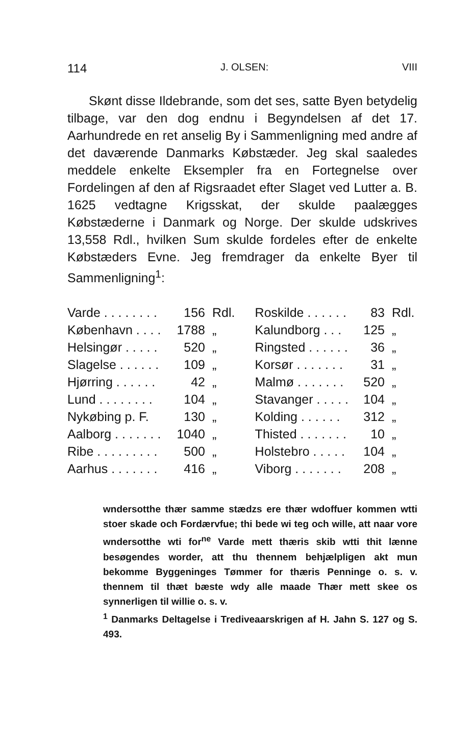114 J. OLSEN: VIII
Skønt disse Ildebrande, som det ses, satte Byen betydelig tilbage, var den dog endnu i Begyndelsen af det 17. Aarhundrede en ret anselig By i Sammenligning med andre af det daværende Danmarks Købstæder. Jeg skal saaledes meddele enkelte Eksempler fra en Fortegnelse over Fordelingen af den af Rigsraadet efter Slaget ved Lutter a. B. 1625 vedtagne Krigsskat, der skulde paalægges Købstæderne i Danmark og Norge. Der skulde udskrives 13,558 Rdl., hvilken Sum skulde fordeles efter de enkelte Købstæders Evne. Jeg fremdrager da enkelte Byer til Sammenligning<sup>1</sup>:
| Varde . . . . . . . . | 156 | Rdl. | Roskilde . . . . . . | 83 | Rdl. |
| København . . . . | 1788 | „ | Kalundborg . . . | 125 | „ |
| Helsingør . . . . . | 520 | „ | Ringsted . . . . . . | 36 | „ |
| Slagelse . . . . . . | 109 | „ | Korsør . . . . . . . | 31 | „ |
| Hjørring . . . . . . | 42 | „ | Malmø . . . . . . . | 520 | „ |
| Lund . . . . . . . . | 104 | „ | Stavanger . . . . . | 104 | „ |
| Nykøbing p. F. | 130 | „ | Kolding . . . . . . | 312 | „ |
| Aalborg . . . . . . . | 1040 | „ | Thisted . . . . . . . | 10 | „ |
| Ribe . . . . . . . . . | 500 | „ | Holstebro . . . . . | 104 | „ |
| Aarhus . . . . . . . | 416 | „ | Viborg . . . . . . . | 208 | „ |
wndersotthe thær samme stædzs ere thær wdoffuer kommen wtti stoer skade och Fordærvfue; thi bede wi teg och wille, att naar vore wndersotthe wti for<sup>ne</sup> Varde mett thæris skib wtti thit lænne besøgendes worder, att thu thennem behjælpligen akt mun bekomme Byggeninges Tømmer for thæris Penninge o. s. v. thennem til thæt bæste wdy alle maade Thær mett skee os synnerligen til willie o. s. v.
<sup>1</sup> Danmarks Deltagelse i Trediveaarskrigen af H. Jahn S. 127 og S. 493.